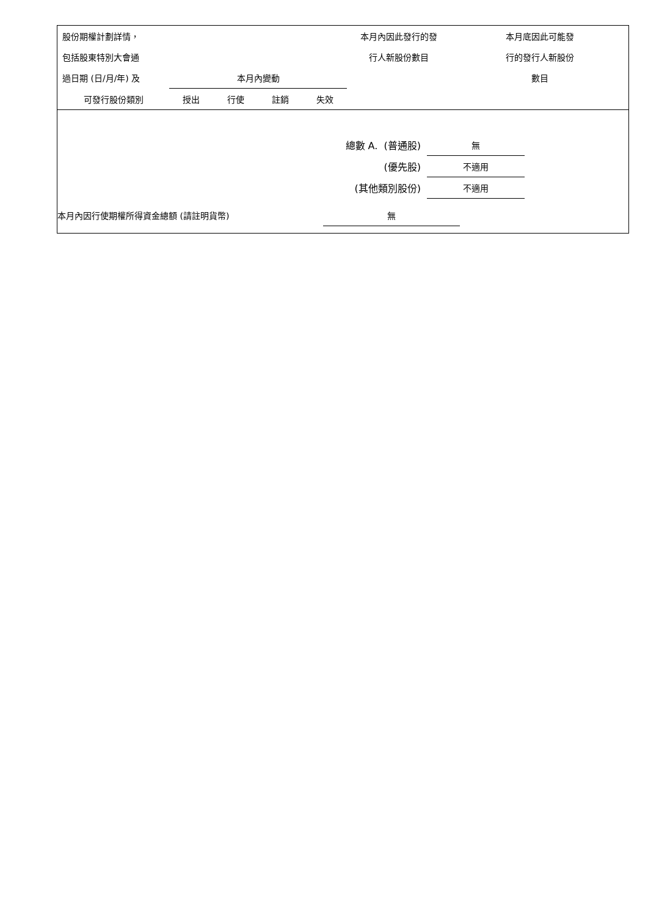| 股份期權計劃詳情， | | | | | 本月內因此發行的發 | 本月底因此可能發 |
| --- | --- | --- | --- | --- | --- | --- |
| 包括股東特別大會通 | | | | | 行人新股份數目 | 行的發行人新股份 |
| 過日期 (日/月/年) 及 | 本月內變動 | | | | | 數目 |
| 可發行股份類別 | 授出 | 行使 | 註銷 | 失效 | | |
| 總數 A. (普通股) | 無 | |
| (優先股) | 不適用 | |
| (其他類別股份) | 不適用 | |
| 本月內因行使期權所得資金總額 (請註明貨幣) | 無 | |